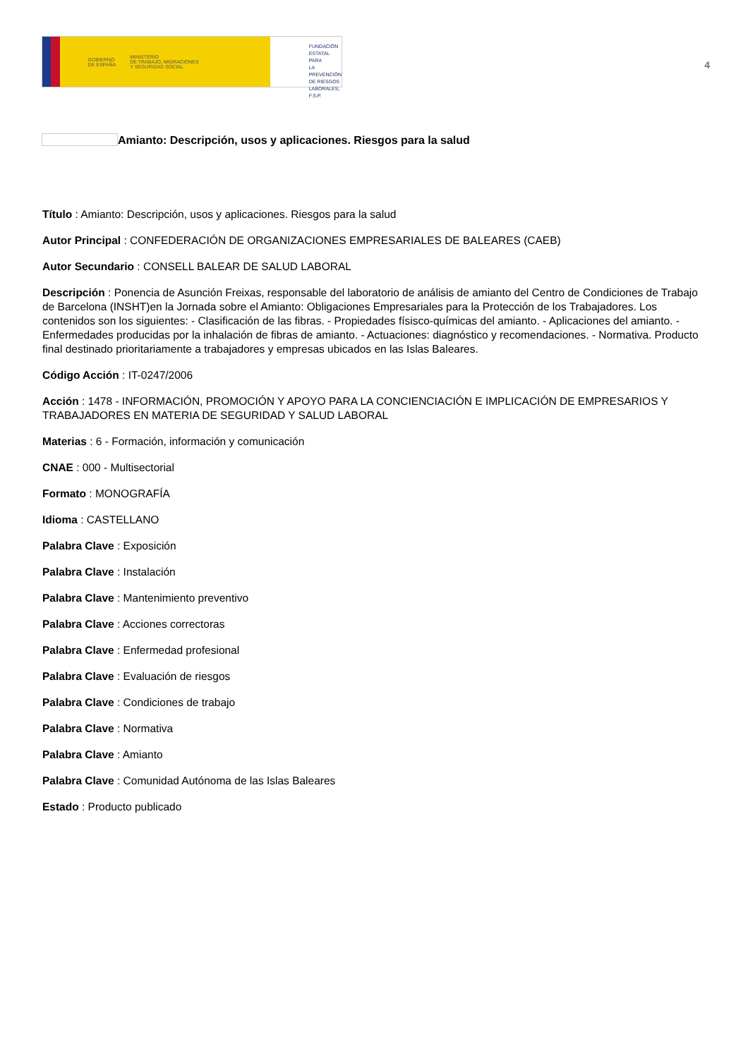GOBIERNO
DE ESPAÑA MINISTERIO
DE TRABAJO, MIGRACIONES
Y SEGURIDAD SOCIAL
FUNDACIÓN
ESTATAL PARA
LA PREVENCIÓN
DE RIESGOS
LABORALES, F.S.P.
4
Amianto: Descripción, usos y aplicaciones. Riesgos para la salud
Título : Amianto: Descripción, usos y aplicaciones. Riesgos para la salud
Autor Principal : CONFEDERACIÓN DE ORGANIZACIONES EMPRESARIALES DE BALEARES (CAEB)
Autor Secundario : CONSELL BALEAR DE SALUD LABORAL
Descripción : Ponencia de Asunción Freixas, responsable del laboratorio de análisis de amianto del Centro de Condiciones de Trabajo de Barcelona (INSHT)en la Jornada sobre el Amianto: Obligaciones Empresariales para la Protección de los Trabajadores. Los contenidos son los siguientes: - Clasificación de las fibras. - Propiedades físisco-químicas del amianto. - Aplicaciones del amianto. - Enfermedades producidas por la inhalación de fibras de amianto. - Actuaciones: diagnóstico y recomendaciones. - Normativa. Producto final destinado prioritariamente a trabajadores y empresas ubicados en las Islas Baleares.
Código Acción : IT-0247/2006
Acción : 1478 - INFORMACIÓN, PROMOCIÓN Y APOYO PARA LA CONCIENCIACIÓN E IMPLICACIÓN DE EMPRESARIOS Y TRABAJADORES EN MATERIA DE SEGURIDAD Y SALUD LABORAL
Materias : 6 - Formación, información y comunicación
CNAE : 000 - Multisectorial
Formato : MONOGRAFÍA
Idioma : CASTELLANO
Palabra Clave : Exposición
Palabra Clave : Instalación
Palabra Clave : Mantenimiento preventivo
Palabra Clave : Acciones correctoras
Palabra Clave : Enfermedad profesional
Palabra Clave : Evaluación de riesgos
Palabra Clave : Condiciones de trabajo
Palabra Clave : Normativa
Palabra Clave : Amianto
Palabra Clave : Comunidad Autónoma de las Islas Baleares
Estado : Producto publicado